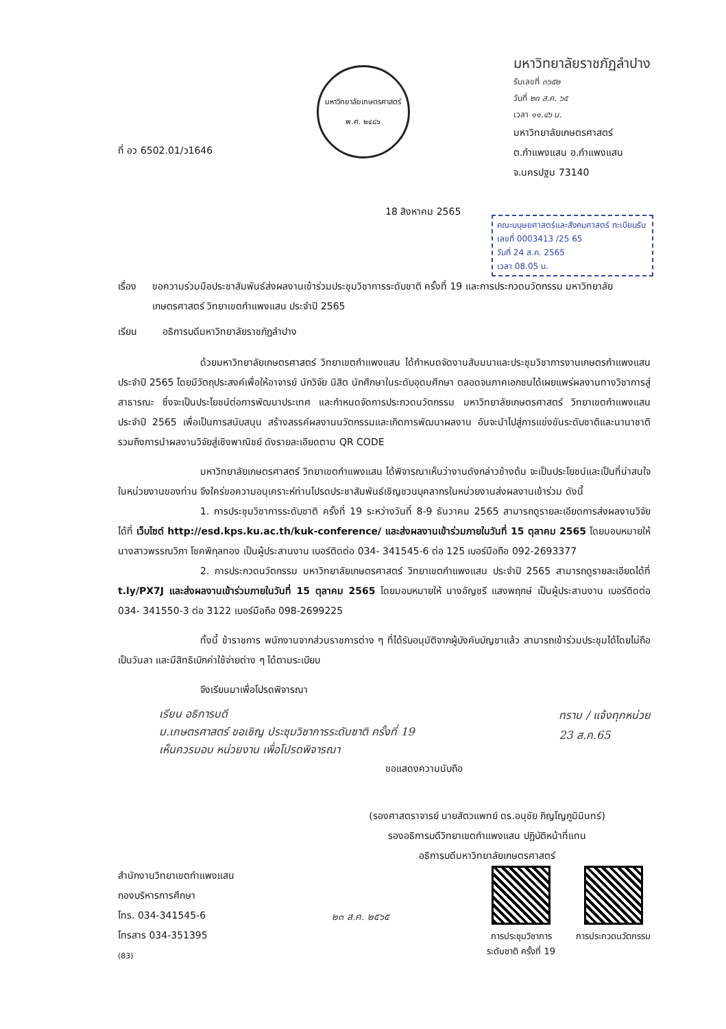ที่ อว 6502.01/ว1646
มหาวิทยาลัยเกษตรศาสตร์
พ.ศ. ๒๔๘๖
มหาวิทยาลัยราชภัฏลำปาง
รับเลขที่ ๓๖๕๒
วันที่ ๒๓ ส.ค. ๖๕
เวลา ๑๑.๔๖ น.
มหาวิทยาลัยเกษตรศาสตร์
ต.กำแพงแสน อ.กำแพงแสน
จ.นครปฐม 73140
18 สิงหาคม 2565
คณะมนุษยศาสตร์และสังคมศาสตร์ ทะเบียนรับ
เลขที่ 0003413 /25 65
วันที่ 24 ส.ค. 2565
เวลา 08.05 น.
เรื่อง ขอความร่วมมือประชาสัมพันธ์ส่งผลงานเข้าร่วมประชุมวิชาการระดับชาติ ครั้งที่ 19 และการประกวดนวัตกรรม มหาวิทยาลัยเกษตรศาสตร์ วิทยาเขตกำแพงแสน ประจำปี 2565
เรียน อธิการบดีมหาวิทยาลัยราชภัฏลำปาง
ด้วยมหาวิทยาลัยเกษตรศาสตร์ วิทยาเขตกำแพงแสน ได้กำหนดจัดงานสัมมนาและประชุมวิชาการงานเกษตรกำแพงแสน ประจำปี 2565 โดยมีวัตถุประสงค์เพื่อให้อาจารย์ นักวิจัย นิสิต นักศึกษาในระดับอุดมศึกษา ตลอดจนภาคเอกชนได้เผยแพร่ผลงานทางวิชาการสู่สาธารณะ ซึ่งจะเป็นประโยชน์ต่อการพัฒนาประเทศ และกำหนดจัดการประกวดนวัตกรรม มหาวิทยาลัยเกษตรศาสตร์ วิทยาเขตกำแพงแสน ประจำปี 2565 เพื่อเป็นการสนับสนุน สร้างสรรค์ผลงานนวัตกรรมและเกิดการพัฒนาผลงาน อันจะนำไปสู่การแข่งขันระดับชาติและนานาชาติ รวมถึงการนำผลงานวิจัยสู่เชิงพาณิชย์ ดังรายละเอียดตาม QR CODE
มหาวิทยาลัยเกษตรศาสตร์ วิทยาเขตกำแพงแสน ได้พิจารณาเห็นว่างานดังกล่าวข้างต้น จะเป็นประโยชน์และเป็นที่น่าสนใจในหน่วยงานของท่าน จึงใคร่ขอความอนุเคราะห์ท่านโปรดประชาสัมพันธ์เชิญชวนบุคลากรในหน่วยงานส่งผลงานเข้าร่วม ดังนี้
1. การประชุมวิชาการระดับชาติ ครั้งที่ 19 ระหว่างวันที่ 8-9 ธันวาคม 2565 สามารถดูรายละเอียดการส่งผลงานวิจัยได้ที่ เว็บไซต์ http://esd.kps.ku.ac.th/kuk-conference/ และส่งผลงานเข้าร่วมภายในวันที่ 15 ตุลาคม 2565 โดยมอบหมายให้ นางสาวพรรณวิภา โชคพิกุลทอง เป็นผู้ประสานงาน เบอร์ติดต่อ 034- 341545-6 ต่อ 125 เบอร์มือถือ 092-2693377
2. การประกวดนวัตกรรม มหาวิทยาลัยเกษตรศาสตร์ วิทยาเขตกำแพงแสน ประจำปี 2565 สามารถดูรายละเอียดได้ที่ t.ly/PX7J และส่งผลงานเข้าร่วมภายในวันที่ 15 ตุลาคม 2565 โดยมอบหมายให้ นางอัญชรี แสงพฤกษ์ เป็นผู้ประสานงาน เบอร์ติดต่อ 034- 341550-3 ต่อ 3122 เบอร์มือถือ 098-2699225
ทั้งนี้ ข้าราชการ พนักงานจากส่วนราชการต่าง ๆ ที่ได้รับอนุมัติจากผู้บังคับบัญชาแล้ว สามารถเข้าร่วมประชุมได้โดยไม่ถือเป็นวันลา และมีสิทธิเบิกค่าใช้จ่ายต่าง ๆ ได้ตามระเบียบ
จึงเรียนมาเพื่อโปรดพิจารณา
เรียน อธิการบดี
ม.เกษตรศาสตร์ ขอเชิญ ประชุมวิชาการระดับชาติ ครั้งที่ 19
เห็นควรมอบ หน่วยงาน เพื่อโปรดพิจารณา
ทราบ / แจ้งทุกหน่วย
23 ส.ค.65
ขอแสดงความนับถือ
(รองศาสตราจารย์ นายสัตวแพทย์ ดร.อนุชัย ภิญโญภูมิมินทร์)
รองอธิการบดีวิทยาเขตกำแพงแสน ปฏิบัติหน้าที่แทน
อธิการบดีมหาวิทยาลัยเกษตรศาสตร์
สำนักงานวิทยาเขตกำแพงแสน
กองบริหารการศึกษา
โทร. 034-341545-6
โทรสาร 034-351395
(83)
๒๓ ส.ค. ๒๕๖๕
การประชุมวิชาการ
ระดับชาติ ครั้งที่ 19
การประกวดนวัตกรรม